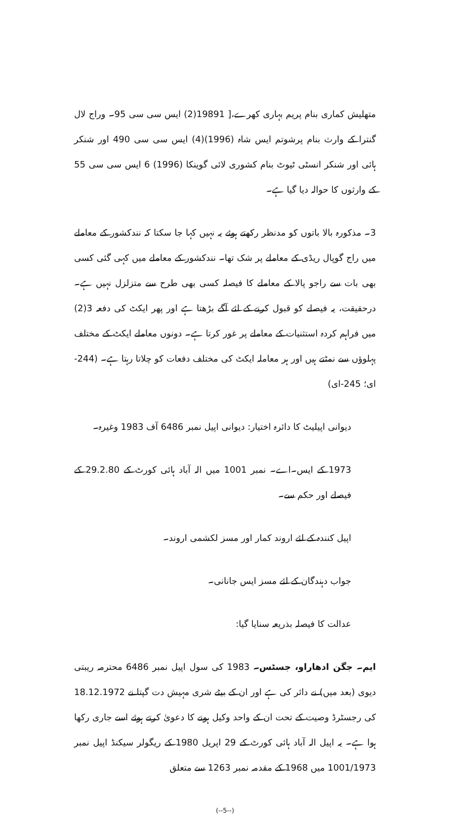متھلیش کماری بنام پریم بہاری کھرے،[ 19891(2) ایس سی سی 95۔ وراج لال گنترا کے وارث بنام پرشوتم ایس شاہ (1996)(4) ایس سی سی 490 اور شنکر ہائی اور شنکر انسٹی ٹیوٹ بنام کشوری لائی گوینکا (1996) 6 ایس سی سی 55 کے وارثوں کا حوالہ دیا گیا ہے۔
3۔ مذکورہ بالا باتوں کو مدنظر رکھتے ہوئے یہ نہیں کہا جا سکتا کہ نندکشور کے معاملے میں راج گوپال ریڈی کے معاملے پر شک تھا۔ نندکشور کے معاملے میں کہی گئی کسی بھی بات سے راجو پالا کے معاملے کا فیصلہ کسی بھی طرح سے متزلزل نہیں ہے۔ درحقیقت، یہ فیصلے کو قبول کرنے کے لئے آگے بڑھتا ہے اور پھر ایکٹ کی دفعہ 3(2) میں فراہم کردہ استثنیات کے معاملے پر غور کرتا ہے۔ دونوں معاملے ایکٹ کے مختلف پہلوؤں سے نمٹتے ہیں اور ہر معاملہ ایکٹ کی مختلف دفعات کو چلاتا رہتا ہے۔ (244-ای؛ 245-ای)
دیوانی اپیلیٹ کا دائرہ اختیار: دیوانی اپیل نمبر 6486 آف 1983 وغیرہ۔
1973 کے ایس۔اے۔ نمبر 1001 میں الہ آباد ہائی کورٹ کے 29.2.80 کے فیصلے اور حکم سے۔
اپیل کنندہ کے لئے اروند کمار اور مسز لکشمی اروند۔
جواب دہندگان کے لئے مسز ایس جانانی۔
عدالت کا فیصلہ بذریعہ سنایا گیا:
ایم۔ جگن ادھاراو، جسٹس۔ 1983 کی سول اپیل نمبر 6486 محترمہ ریبتی دیوی (بعد میں) نے دائر کی ہے اور ان کے بیٹے شری مہیش دت گپتا نے 18.12.1972 کی رجسٹرڈ وصیت کے تحت ان کے واحد وکیل ہونے کا دعویٰ کرتے ہوئے اسے جاری رکھا ہوا ہے۔ یہ اپیل الہ آباد ہائی کورٹ کے 29 اپریل 1980 کے ریگولر سیکنڈ اپیل نمبر 1001/1973 میں 1968 کے مقدمہ نمبر 1263 سے متعلق
(--5--)